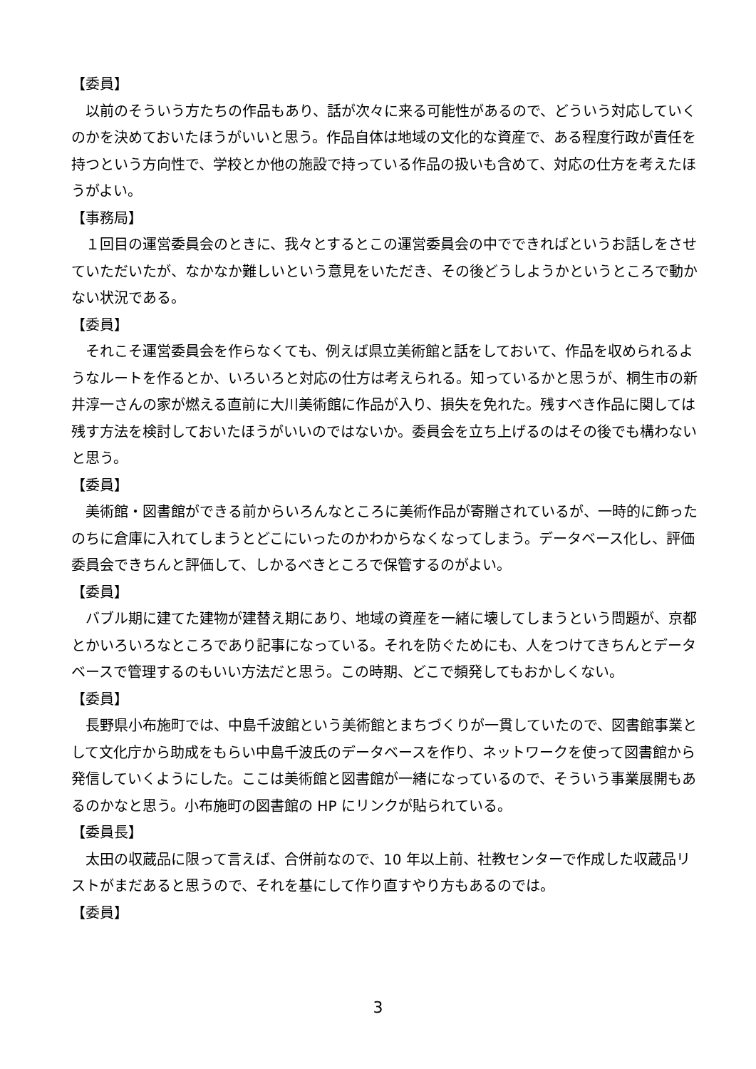【委員】
以前のそういう方たちの作品もあり、話が次々に来る可能性があるので、どういう対応していくのかを決めておいたほうがいいと思う。作品自体は地域の文化的な資産で、ある程度行政が責任を持つという方向性で、学校とか他の施設で持っている作品の扱いも含めて、対応の仕方を考えたほうがよい。
【事務局】
１回目の運営委員会のときに、我々とするとこの運営委員会の中でできればというお話しをさせていただいたが、なかなか難しいという意見をいただき、その後どうしようかというところで動かない状況である。
【委員】
それこそ運営委員会を作らなくても、例えば県立美術館と話をしておいて、作品を収められるようなルートを作るとか、いろいろと対応の仕方は考えられる。知っているかと思うが、桐生市の新井淳一さんの家が燃える直前に大川美術館に作品が入り、損失を免れた。残すべき作品に関しては残す方法を検討しておいたほうがいいのではないか。委員会を立ち上げるのはその後でも構わないと思う。
【委員】
美術館・図書館ができる前からいろんなところに美術作品が寄贈されているが、一時的に飾ったのちに倉庫に入れてしまうとどこにいったのかわからなくなってしまう。データベース化し、評価委員会できちんと評価して、しかるべきところで保管するのがよい。
【委員】
バブル期に建てた建物が建替え期にあり、地域の資産を一緒に壊してしまうという問題が、京都とかいろいろなところであり記事になっている。それを防ぐためにも、人をつけてきちんとデータベースで管理するのもいい方法だと思う。この時期、どこで頻発してもおかしくない。
【委員】
長野県小布施町では、中島千波館という美術館とまちづくりが一貫していたので、図書館事業として文化庁から助成をもらい中島千波氏のデータベースを作り、ネットワークを使って図書館から発信していくようにした。ここは美術館と図書館が一緒になっているので、そういう事業展開もあるのかなと思う。小布施町の図書館の HP にリンクが貼られている。
【委員長】
太田の収蔵品に限って言えば、合併前なので、10 年以上前、社教センターで作成した収蔵品リストがまだあると思うので、それを基にして作り直すやり方もあるのでは。
【委員】
3